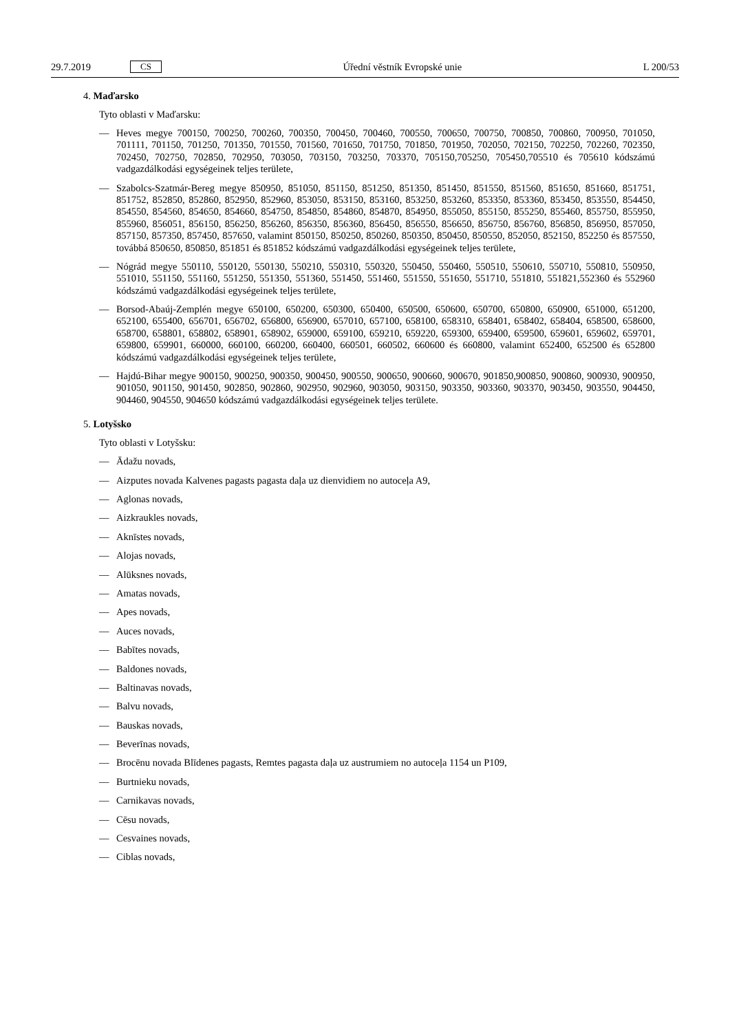29.7.2019 CS Úřední věstník Evropské unie L 200/53
4. Maďarsko
Tyto oblasti v Maďarsku:
— Heves megye 700150, 700250, 700260, 700350, 700450, 700460, 700550, 700650, 700750, 700850, 700860, 700950, 701050, 701111, 701150, 701250, 701350, 701550, 701560, 701650, 701750, 701850, 701950, 702050, 702150, 702250, 702260, 702350, 702450, 702750, 702850, 702950, 703050, 703150, 703250, 703370, 705150,705250, 705450,705510 és 705610 kódszámú vadgazdálkodási egységeinek teljes területe,
— Szabolcs-Szatmár-Bereg megye 850950, 851050, 851150, 851250, 851350, 851450, 851550, 851560, 851650, 851660, 851751, 851752, 852850, 852860, 852950, 852960, 853050, 853150, 853160, 853250, 853260, 853350, 853360, 853450, 853550, 854450, 854550, 854560, 854650, 854660, 854750, 854850, 854860, 854870, 854950, 855050, 855150, 855250, 855460, 855750, 855950, 855960, 856051, 856150, 856250, 856260, 856350, 856360, 856450, 856550, 856650, 856750, 856760, 856850, 856950, 857050, 857150, 857350, 857450, 857650, valamint 850150, 850250, 850260, 850350, 850450, 850550, 852050, 852150, 852250 és 857550, továbbá 850650, 850850, 851851 és 851852 kódszámú vadgazdálkodási egységeinek teljes területe,
— Nógrád megye 550110, 550120, 550130, 550210, 550310, 550320, 550450, 550460, 550510, 550610, 550710, 550810, 550950, 551010, 551150, 551160, 551250, 551350, 551360, 551450, 551460, 551550, 551650, 551710, 551810, 551821,552360 és 552960 kódszámú vadgazdálkodási egységeinek teljes területe,
— Borsod-Abaúj-Zemplén megye 650100, 650200, 650300, 650400, 650500, 650600, 650700, 650800, 650900, 651000, 651200, 652100, 655400, 656701, 656702, 656800, 656900, 657010, 657100, 658100, 658310, 658401, 658402, 658404, 658500, 658600, 658700, 658801, 658802, 658901, 658902, 659000, 659100, 659210, 659220, 659300, 659400, 659500, 659601, 659602, 659701, 659800, 659901, 660000, 660100, 660200, 660400, 660501, 660502, 660600 és 660800, valamint 652400, 652500 és 652800 kódszámú vadgazdálkodási egységeinek teljes területe,
— Hajdú-Bihar megye 900150, 900250, 900350, 900450, 900550, 900650, 900660, 900670, 901850,900850, 900860, 900930, 900950, 901050, 901150, 901450, 902850, 902860, 902950, 902960, 903050, 903150, 903350, 903360, 903370, 903450, 903550, 904450, 904460, 904550, 904650 kódszámú vadgazdálkodási egységeinek teljes területe.
5. Lotyšsko
Tyto oblasti v Lotyšsku:
— Ādažu novads,
— Aizputes novada Kalvenes pagasts pagasta daļa uz dienvidiem no autoceļa A9,
— Aglonas novads,
— Aizkraukles novads,
— Aknīstes novads,
— Alojas novads,
— Alūksnes novads,
— Amatas novads,
— Apes novads,
— Auces novads,
— Babītes novads,
— Baldones novads,
— Baltinavas novads,
— Balvu novads,
— Bauskas novads,
— Beverīnas novads,
— Brocēnu novada Blīdenes pagasts, Remtes pagasta daļa uz austrumiem no autoceļa 1154 un P109,
— Burtnieku novads,
— Carnikavas novads,
— Cēsu novads,
— Cesvaines novads,
— Ciblas novads,